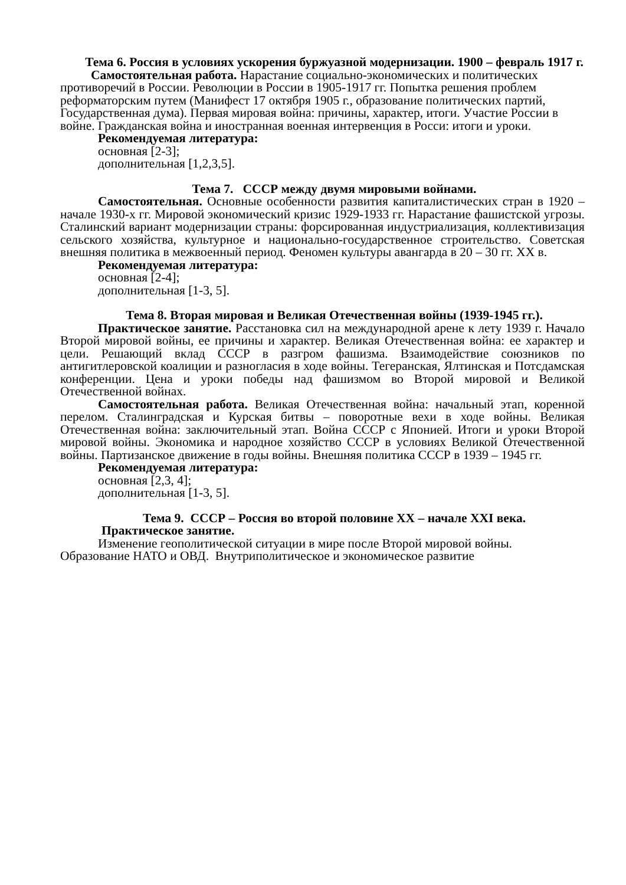Тема 6. Россия в условиях ускорения буржуазной модернизации. 1900 – февраль 1917 г.
Самостоятельная работа. Нарастание социально-экономических и политических противоречий в России. Революции в России в 1905-1917 гг. Попытка решения проблем реформаторским путем (Манифест 17 октября 1905 г., образование политических партий, Государственная дума). Первая мировая война: причины, характер, итоги. Участие России в войне. Гражданская война и иностранная военная интервенция в Росси: итоги и уроки.
Рекомендуемая литература:
основная [2-3];
дополнительная [1,2,3,5].
Тема 7. СССР между двумя мировыми войнами.
Самостоятельная. Основные особенности развития капиталистических стран в 1920 – начале 1930-х гг. Мировой экономический кризис 1929-1933 гг. Нарастание фашистской угрозы. Сталинский вариант модернизации страны: форсированная индустриализация, коллективизация сельского хозяйства, культурное и национально-государственное строительство. Советская внешняя политика в межвоенный период. Феномен культуры авангарда в 20 – 30 гг. XX в.
Рекомендуемая литература:
основная [2-4];
дополнительная [1-3, 5].
Тема 8. Вторая мировая и Великая Отечественная войны (1939-1945 гг.).
Практическое занятие. Расстановка сил на международной арене к лету 1939 г. Начало Второй мировой войны, ее причины и характер. Великая Отечественная война: ее характер и цели. Решающий вклад СССР в разгром фашизма. Взаимодействие союзников по антигитлеровской коалиции и разногласия в ходе войны. Тегеранская, Ялтинская и Потсдамская конференции. Цена и уроки победы над фашизмом во Второй мировой и Великой Отечественной войнах.
Самостоятельная работа. Великая Отечественная война: начальный этап, коренной перелом. Сталинградская и Курская битвы – поворотные вехи в ходе войны. Великая Отечественная война: заключительный этап. Война СССР с Японией. Итоги и уроки Второй мировой войны. Экономика и народное хозяйство СССР в условиях Великой Отечественной войны. Партизанское движение в годы войны. Внешняя политика СССР в 1939 – 1945 гг.
Рекомендуемая литература:
основная [2,3, 4];
дополнительная [1-3, 5].
Тема 9. СССР – Россия во второй половине XX – начале XXI века.
Практическое занятие.
Изменение геополитической ситуации в мире после Второй мировой войны. Образование НАТО и ОВД. Внутриполитическое и экономическое развитие